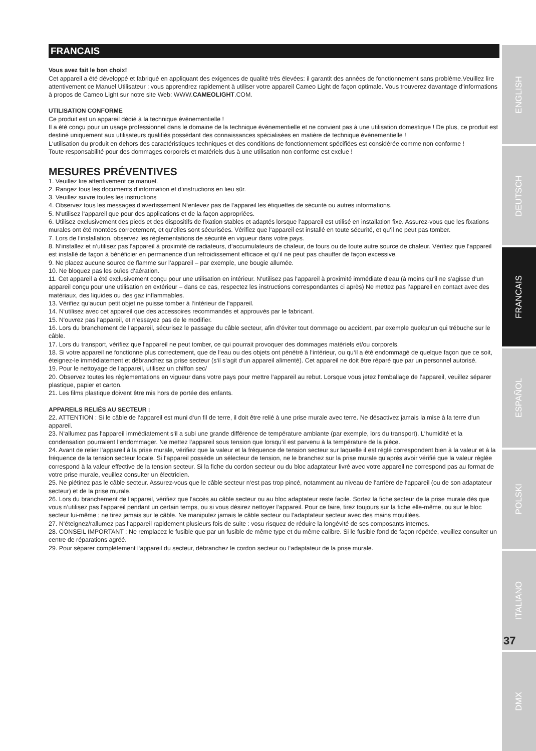FRANCAIS
Vous avez fait le bon choix!
Cet appareil a été développé et fabriqué en appliquant des exigences de qualité très élevées: il garantit des années de fonctionnement sans problème.Veuillez lire attentivement ce Manuel Utilisateur : vous apprendrez rapidement à utiliser votre appareil Cameo Light de façon optimale. Vous trouverez davantage d‘informations à propos de Cameo Light sur notre site Web: WWW.CAMEOLIGHT.COM.
UTILISATION CONFORME
Ce produit est un appareil dédié à la technique événementielle !
Il a été conçu pour un usage professionnel dans le domaine de la technique événementielle et ne convient pas à une utilisation domestique ! De plus, ce produit est destiné uniquement aux utilisateurs qualifiés possédant des connaissances spécialisées en matière de technique événementielle !
L‘utilisation du produit en dehors des caractéristiques techniques et des conditions de fonctionnement spécifiées est considérée comme non conforme !
Toute responsabilité pour des dommages corporels et matériels dus à une utilisation non conforme est exclue !
MESURES PRÉVENTIVES
1. Veuillez lire attentivement ce manuel.
2. Rangez tous les documents d‘information et d‘instructions en lieu sûr.
3. Veuillez suivre toutes les instructions
4. Observez tous les messages d‘avertissement N‘enlevez pas de l‘appareil les étiquettes de sécurité ou autres informations.
5. N‘utilisez l‘appareil que pour des applications et de la façon appropriées.
6. Utilisez exclusivement des pieds et des dispositifs de fixation stables et adaptés lorsque l‘appareil est utilisé en installation fixe. Assurez-vous que les fixations murales ont été montées correctement, et qu‘elles sont sécurisées. Vérifiez que l‘appareil est installé en toute sécurité, et qu‘il ne peut pas tomber.
7. Lors de l‘installation, observez les règlementations de sécurité en vigueur dans votre pays.
8. N‘installez et n‘utilisez pas l‘appareil à proximité de radiateurs, d‘accumulateurs de chaleur, de fours ou de toute autre source de chaleur. Vérifiez que l‘appareil est installé de façon à bénéficier en permanence d‘un refroidissement efficace et qu‘il ne peut pas chauffer de façon excessive.
9. Ne placez aucune source de flamme sur l‘appareil – par exemple, une bougie allumée.
10. Ne bloquez pas les ouïes d‘aération.
11. Cet appareil a été exclusivement conçu pour une utilisation en intérieur. N‘utilisez pas l‘appareil à proximité immédiate d‘eau (à moins qu‘il ne s‘agisse d‘un appareil conçu pour une utilisation en extérieur – dans ce cas, respectez les instructions correspondantes ci après) Ne mettez pas l‘appareil en contact avec des matériaux, des liquides ou des gaz inflammables.
13. Vérifiez qu‘aucun petit objet ne puisse tomber à l‘intérieur de l‘appareil.
14. N‘utilisez avec cet appareil que des accessoires recommandés et approuvés par le fabricant.
15. N‘ouvrez pas l‘appareil, et n‘essayez pas de le modifier.
16. Lors du branchement de l‘appareil, sécurisez le passage du câble secteur, afin d‘éviter tout dommage ou accident, par exemple quelqu‘un qui trébuche sur le câble.
17. Lors du transport, vérifiez que l‘appareil ne peut tomber, ce qui pourrait provoquer des dommages matériels et/ou corporels.
18. Si votre appareil ne fonctionne plus correctement, que de l‘eau ou des objets ont pénétré à l‘intérieur, ou qu‘il a été endommagé de quelque façon que ce soit, éteignez-le immédiatement et débranchez sa prise secteur (s‘il s‘agit d‘un appareil alimenté). Cet appareil ne doit être réparé que par un personnel autorisé.
19. Pour le nettoyage de l‘appareil, utilisez un chiffon sec/
20. Observez toutes les réglementations en vigueur dans votre pays pour mettre l‘appareil au rebut. Lorsque vous jetez l‘emballage de l‘appareil, veuillez séparer plastique, papier et carton.
21. Les films plastique doivent être mis hors de portée des enfants.
APPAREILS RELIÉS AU SECTEUR :
22. ATTENTION : Si le câble de l‘appareil est muni d‘un fil de terre, il doit être relié à une prise murale avec terre. Ne désactivez jamais la mise à la terre d‘un appareil.
23. N‘allumez pas l‘appareil immédiatement s‘il a subi une grande différence de température ambiante (par exemple, lors du transport). L‘humidité et la condensation pourraient l‘endommager. Ne mettez l‘appareil sous tension que lorsqu‘il est parvenu à la température de la pièce.
24. Avant de relier l‘appareil à la prise murale, vérifiez que la valeur et la fréquence de tension secteur sur laquelle il est réglé correspondent bien à la valeur et à la fréquence de la tension secteur locale. Si l‘appareil possède un sélecteur de tension, ne le branchez sur la prise murale qu‘après avoir vérifié que la valeur réglée correspond à la valeur effective de la tension secteur. Si la fiche du cordon secteur ou du bloc adaptateur livré avec votre appareil ne correspond pas au format de votre prise murale, veuillez consulter un électricien.
25. Ne piétinez pas le câble secteur. Assurez-vous que le câble secteur n‘est pas trop pincé, notamment au niveau de l‘arrière de l‘appareil (ou de son adaptateur secteur) et de la prise murale.
26. Lors du branchement de l‘appareil, vérifiez que l‘accès au câble secteur ou au bloc adaptateur reste facile. Sortez la fiche secteur de la prise murale dès que vous n‘utilisez pas l‘appareil pendant un certain temps, ou si vous désirez nettoyer l‘appareil. Pour ce faire, tirez toujours sur la fiche elle-même, ou sur le bloc secteur lui-même ; ne tirez jamais sur le câble. Ne manipulez jamais le câble secteur ou l‘adaptateur secteur avec des mains mouillées.
27. N‘éteignez/rallumez pas l‘appareil rapidement plusieurs fois de suite : vosu risquez de réduire la longévité de ses composants internes.
28. CONSEIL IMPORTANT : Ne remplacez le fusible que par un fusible de même type et du même calibre. Si le fusible fond de façon répétée, veuillez consulter un centre de réparations agréé.
29. Pour séparer complètement l‘appareil du secteur, débranchez le cordon secteur ou l‘adaptateur de la prise murale.
ENGLISH
DEUTSCH
FRANCAIS
ESPAÑOL
POLSKI
ITALIANO
DMX
37